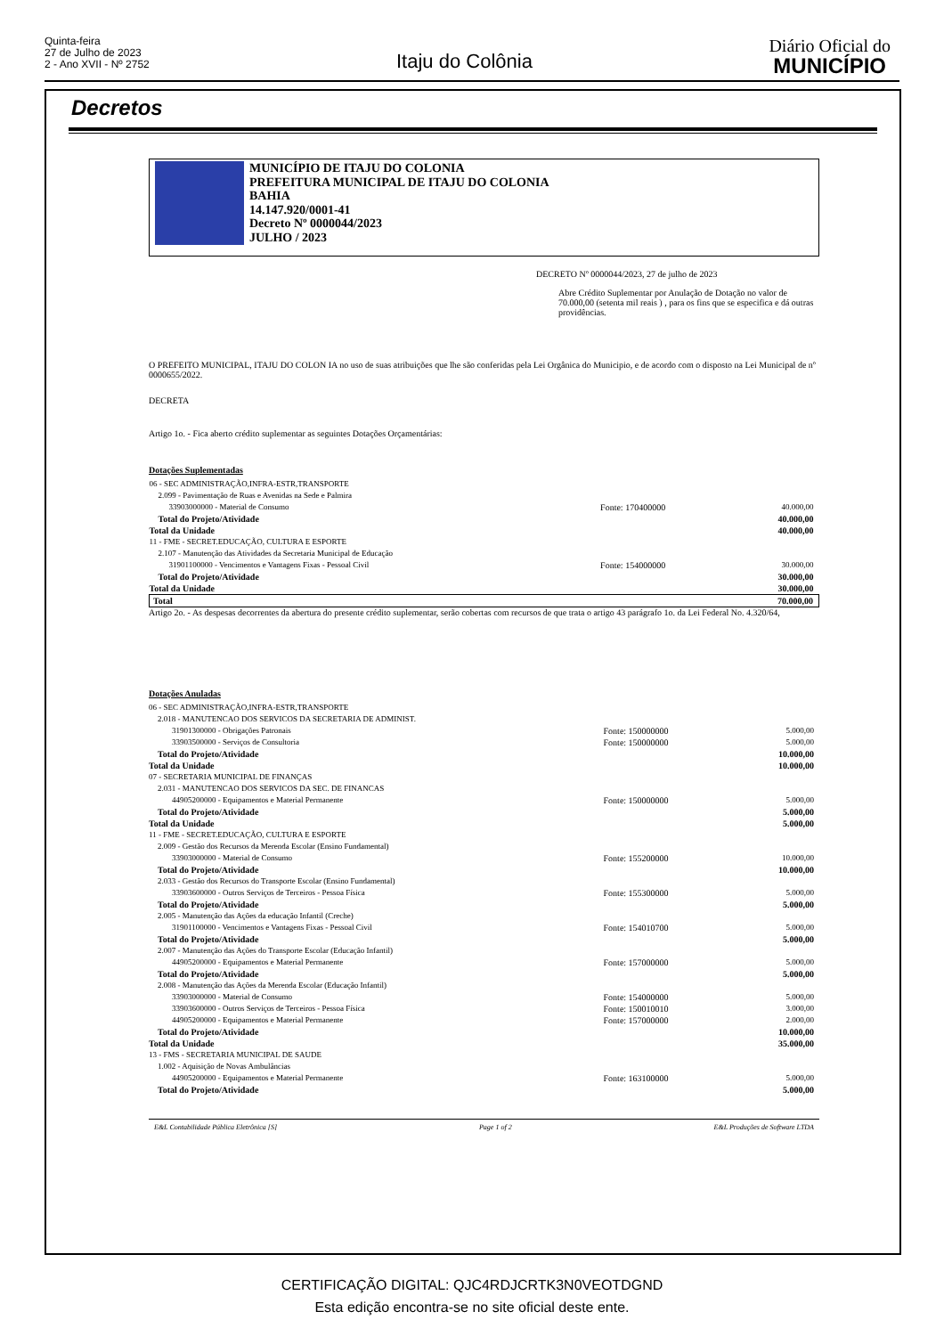Quinta-feira
27 de Julho de 2023
2 - Ano XVII - Nº 2752
Itaju do Colônia
Diário Oficial do
MUNICÍPIO
Decretos
MUNICÍPIO DE ITAJU DO COLONIA
PREFEITURA MUNICIPAL DE ITAJU DO COLONIA
BAHIA
14.147.920/0001-41
Decreto Nº 0000044/2023
JULHO / 2023
DECRETO Nº 0000044/2023, 27 de julho de 2023
Abre Crédito Suplementar por Anulação de Dotação no valor de 70.000,00 (setenta mil reais ) , para os fins que se especifica e dá outras providências.
O PREFEITO MUNICIPAL, ITAJU DO COLON IA no uso de suas atribuições que lhe são conferidas pela Lei Orgânica do Municipio, e de acordo com o disposto na Lei Municipal de nº 0000655/2022.
DECRETA
Artigo 1o. - Fica aberto crédito suplementar as seguintes Dotações Orçamentárias:
Dotações Suplementadas
| 06 - SEC ADMINISTRAÇÃO,INFRA-ESTR,TRANSPORTE | | |
| 2.099 - Pavimentação de Ruas e Avenidas na Sede e Palmira | | |
| 33903000000 - Material de Consumo | Fonte: 170400000 | 40.000,00 |
| Total do Projeto/Atividade | | 40.000,00 |
| Total da Unidade | | 40.000,00 |
| 11 - FME - SECRET.EDUCAÇÃO, CULTURA E ESPORTE | | |
| 2.107 - Manutenção das Atividades da Secretaria Municipal de Educação | | |
| 31901100000 - Vencimentos e Vantagens Fixas - Pessoal Civil | Fonte: 154000000 | 30.000,00 |
| Total do Projeto/Atividade | | 30.000,00 |
| Total da Unidade | | 30.000,00 |
| Total | | 70.000,00 |
Artigo 2o. - As despesas decorrentes da abertura do presente crédito suplementar, serão cobertas com recursos de que trata o artigo 43 parágrafo 1o. da Lei Federal No. 4.320/64,
Dotações Anuladas
| 06 - SEC ADMINISTRAÇÃO,INFRA-ESTR,TRANSPORTE | | |
| 2.018 - MANUTENCAO DOS SERVICOS DA SECRETARIA DE ADMINIST. | | |
| 31901300000 - Obrigações Patronais | Fonte: 150000000 | 5.000,00 |
| 33903500000 - Serviços de Consultoria | Fonte: 150000000 | 5.000,00 |
| Total do Projeto/Atividade | | 10.000,00 |
| Total da Unidade | | 10.000,00 |
| 07 - SECRETARIA MUNICIPAL DE FINANÇAS | | |
| 2.031 - MANUTENCAO DOS SERVICOS DA SEC. DE FINANCAS | | |
| 44905200000 - Equipamentos e Material Permanente | Fonte: 150000000 | 5.000,00 |
| Total do Projeto/Atividade | | 5.000,00 |
| Total da Unidade | | 5.000,00 |
| 11 - FME - SECRET.EDUCAÇÃO, CULTURA E ESPORTE | | |
| 2.009 - Gestão dos Recursos da Merenda Escolar (Ensino Fundamental) | | |
| 33903000000 - Material de Consumo | Fonte: 155200000 | 10.000,00 |
| Total do Projeto/Atividade | | 10.000,00 |
| 2.033 - Gestão dos Recursos do Transporte Escolar (Ensino Fundamental) | | |
| 33903600000 - Outros Serviços de Terceiros - Pessoa Física | Fonte: 155300000 | 5.000,00 |
| Total do Projeto/Atividade | | 5.000,00 |
| 2.005 - Manutenção das Ações da educação Infantil (Creche) | | |
| 31901100000 - Vencimentos e Vantagens Fixas - Pessoal Civil | Fonte: 154010700 | 5.000,00 |
| Total do Projeto/Atividade | | 5.000,00 |
| 2.007 - Manutenção das Ações do Transporte Escolar (Educação Infantil) | | |
| 44905200000 - Equipamentos e Material Permanente | Fonte: 157000000 | 5.000,00 |
| Total do Projeto/Atividade | | 5.000,00 |
| 2.008 - Manutenção das Ações da Merenda Escolar (Educação Infantil) | | |
| 33903000000 - Material de Consumo | Fonte: 154000000 | 5.000,00 |
| 33903600000 - Outros Serviços de Terceiros - Pessoa Física | Fonte: 150010010 | 3.000,00 |
| 44905200000 - Equipamentos e Material Permanente | Fonte: 157000000 | 2.000,00 |
| Total do Projeto/Atividade | | 10.000,00 |
| Total da Unidade | | 35.000,00 |
| 13 - FMS - SECRETARIA MUNICIPAL DE SAUDE | | |
| 1.002 - Aquisição de Novas Ambulâncias | | |
| 44905200000 - Equipamentos e Material Permanente | Fonte: 163100000 | 5.000,00 |
| Total do Projeto/Atividade | | 5.000,00 |
E&L Contabilidade Pública Eletrônica [S] Page 1 of 2 E&L Produções de Software LTDA
CERTIFICAÇÃO DIGITAL: QJC4RDJCRTK3N0VEOTDGND
Esta edição encontra-se no site oficial deste ente.